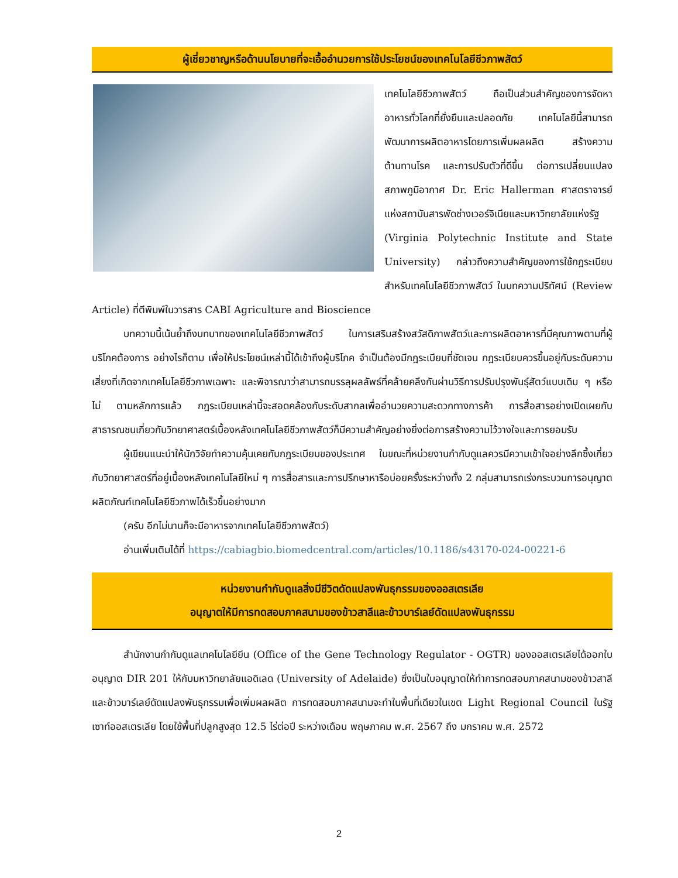ผู้เชี่ยวชาญหรือด้านนโยบายที่จะเอื้ออำนวยการใช้ประโยชน์ของเทคโนโลยีชีวภาพสัตว์
เทคโนโลยีชีวภาพสัตว์ ถือเป็นส่วนสำคัญของการจัดหาอาหารทั่วโลกที่ยั่งยืนและปลอดภัย เทคโนโลยีนี้สามารถพัฒนาการผลิตอาหารโดยการเพิ่มผลผลิต สร้างความต้านทานโรค และการปรับตัวที่ดีขึ้น ต่อการเปลี่ยนแปลงสภาพภูมิอากาศ Dr. Eric Hallerman ศาสตราจารย์แห่งสถาบันสารพัดช่างเวอร์จิเนียและมหาวิทยาลัยแห่งรัฐ (Virginia Polytechnic Institute and State University) กล่าวถึงความสำคัญของการใช้กฎระเบียบสำหรับเทคโนโลยีชีวภาพสัตว์ ในบทความปริทัศน์ (Review Article) ที่ตีพิมพ์ในวารสาร CABI Agriculture and Bioscience
บทความนี้เน้นย้ำถึงบทบาทของเทคโนโลยีชีวภาพสัตว์ ในการเสริมสร้างสวัสดิภาพสัตว์และการผลิตอาหารที่มีคุณภาพตามที่ผู้บริโภคต้องการ อย่างไรก็ตาม เพื่อให้ประโยชน์เหล่านี้ได้เข้าถึงผู้บริโภค จำเป็นต้องมีกฎระเบียบที่ชัดเจน กฎระเบียบควรขึ้นอยู่กับระดับความเสี่ยงที่เกิดจากเทคโนโลยีชีวภาพเฉพาะ และพิจารณาว่าสามารถบรรลุผลลัพธ์ที่คล้ายคลึงกันผ่านวิธีการปรับปรุงพันธุ์สัตว์แบบเดิม ๆ หรือไม่ ตามหลักการแล้ว กฎระเบียบเหล่านี้จะสอดคล้องกับระดับสากลเพื่ออำนวยความสะดวกทางการค้า การสื่อสารอย่างเปิดเผยกับสาธารณชนเกี่ยวกับวิทยาศาสตร์เบื้องหลังเทคโนโลยีชีวภาพสัตว์ก็มีความสำคัญอย่างยิ่งต่อการสร้างความไว้วางใจและการยอมรับ
ผู้เขียนแนะนำให้นักวิจัยทำความคุ้นเคยกับกฎระเบียบของประเทศ ในขณะที่หน่วยงานกำกับดูแลควรมีความเข้าใจอย่างลึกซึ้งเกี่ยวกับวิทยาศาสตร์ที่อยู่เบื้องหลังเทคโนโลยีใหม่ ๆ การสื่อสารและการปรึกษาหารือบ่อยครั้งระหว่างทั้ง 2 กลุ่มสามารถเร่งกระบวนการอนุญาตผลิตภัณฑ์เทคโนโลยีชีวภาพได้เร็วขึ้นอย่างมาก
(ครับ อีกไม่นานก็จะมีอาหารจากเทคโนโลยีชีวภาพสัตว์)
อ่านเพิ่มเติมได้ที่ https://cabiagbio.biomedcentral.com/articles/10.1186/s43170-024-00221-6
หน่วยงานกำกับดูแลสิ่งมีชีวิตดัดแปลงพันธุกรรมของออสเตรเลีย
อนุญาตให้มีการทดสอบภาคสนามของข้าวสาลีและข้าวบาร์เลย์ดัดแปลงพันธุกรรม
สำนักงานกำกับดูแลเทคโนโลยียีน (Office of the Gene Technology Regulator - OGTR) ของออสเตรเลียได้ออกใบอนุญาต DIR 201 ให้กับมหาวิทยาลัยแอดิเลด (University of Adelaide) ซึ่งเป็นใบอนุญาตให้ทำการทดสอบภาคสนามของข้าวสาลีและข้าวบาร์เลย์ดัดแปลงพันธุกรรมเพื่อเพิ่มผลผลิต การทดสอบภาคสนามจะทำในพื้นที่เดียวในเขต Light Regional Council ในรัฐเซาท์ออสเตรเลีย โดยใช้พื้นที่ปลูกสูงสุด 12.5 ไร่ต่อปี ระหว่างเดือน พฤษภาคม พ.ศ. 2567 ถึง มกราคม พ.ศ. 2572
2